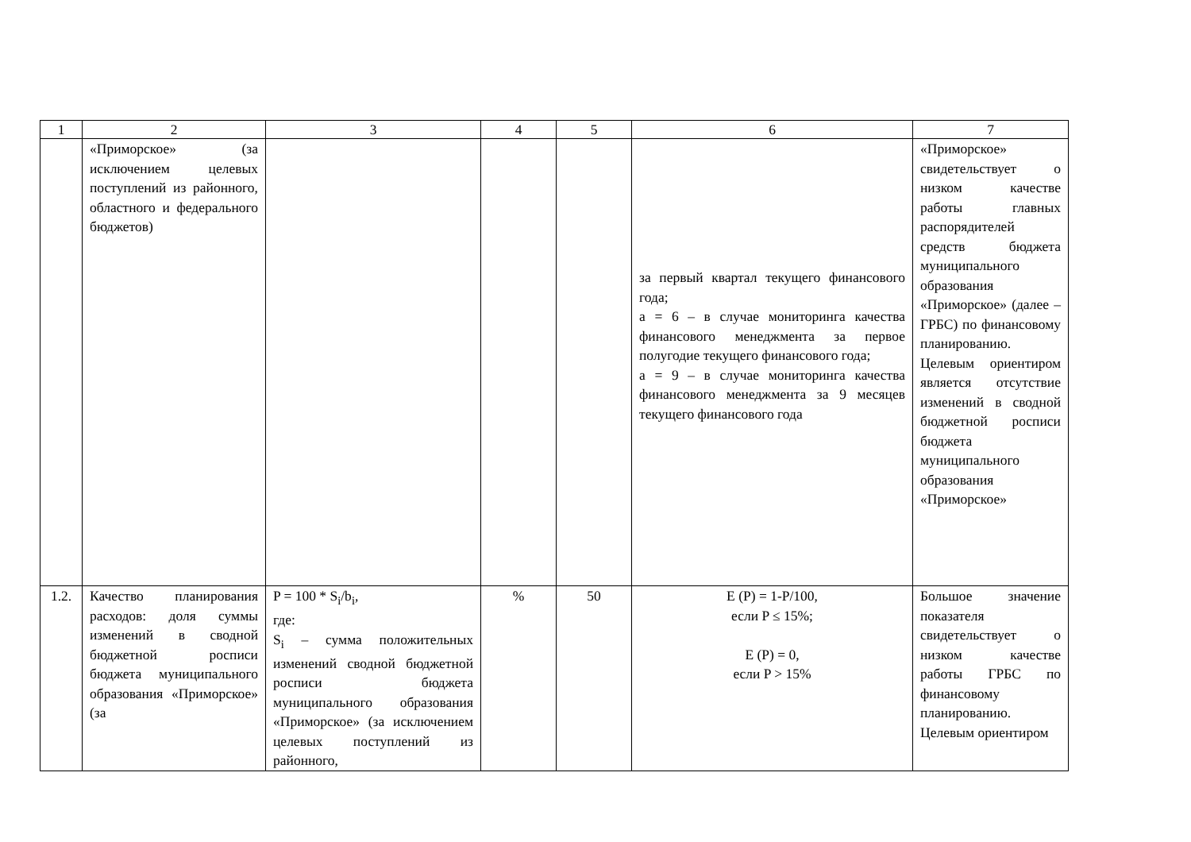| 1 | 2 | 3 | 4 | 5 | 6 | 7 |
| --- | --- | --- | --- | --- | --- | --- |
| | «Приморское» (за исключением целевых поступлений из районного, областного и федерального бюджетов) | | | | за первый квартал текущего финансового года; a = 6 – в случае мониторинга качества финансового менеджмента за первое полугодие текущего финансового года; a = 9 – в случае мониторинга качества финансового менеджмента за 9 месяцев текущего финансового года | «Приморское» свидетельствует о низком качестве работы главных распорядителей средств бюджета муниципального образования «Приморское» (далее – ГРБС) по финансовому планированию. Целевым ориентиром является отсутствие изменений в сводной бюджетной росписи бюджета муниципального образования «Приморское» |
| 1.2. | Качество планирования расходов: доля суммы изменений в сводной бюджетной росписи бюджета муниципального образования «Приморское» (за | P = 100 * S<sub>i</sub>/b<sub>i</sub>, где: S<sub>i</sub> – сумма положительных изменений сводной бюджетной росписи бюджета муниципального образования «Приморское» (за исключением целевых поступлений из районного, | % | 50 | E (P) = 1-P/100, если P ≤ 15%; E (P) = 0, если P > 15% | Большое значение показателя свидетельствует о низком качестве работы ГРБС по финансовому планированию. Целевым ориентиром |